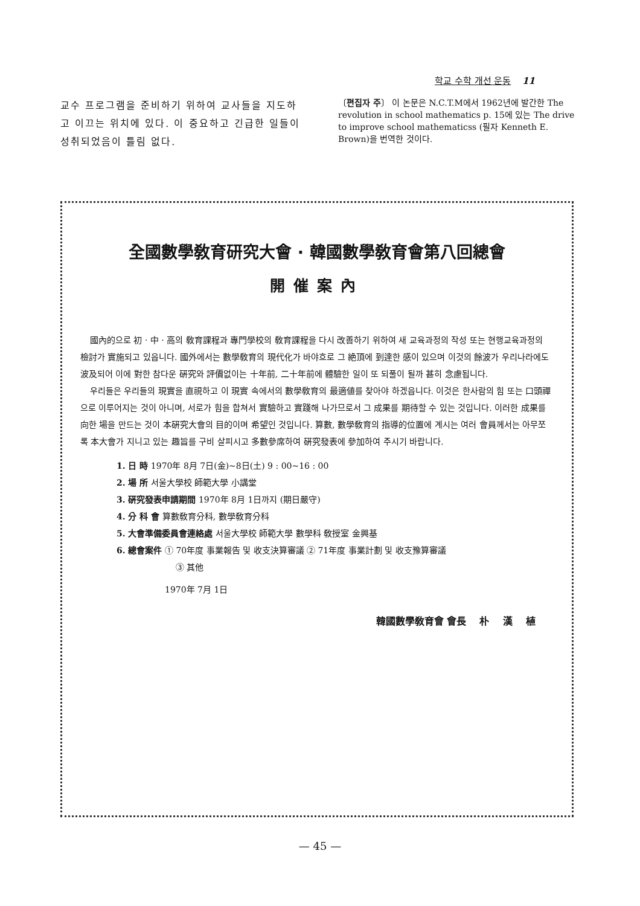학교 수학 개선 운동 11
교수 프로그램을 준비하기 위하여 교사들을 지도하고 이끄는 위치에 있다. 이 중요하고 긴급한 일들이 성취되었음이 틀림 없다.
〔편집자 주〕 이 논문은 N.C.T.M에서 1962년에 발간한 The revolution in school mathematics p. 15에 있는 The drive to improve school mathematicss (필자 Kenneth E. Brown)을 번역한 것이다.
全國數學敎育研究大會 · 韓國數學敎育會第八回總會
開催案內
國內的으로 初 · 中 · 高의 敎育課程과 專門學校의 敎育課程을 다시 改善하기 위하여 새 교육과정의 작성 또는 현행교육과정의 檢討가 實施되고 있읍니다. 國外에서는 數學敎育의 現代化가 바야흐로 그 絶頂에 到達한 感이 있으며 이것의 餘波가 우리나라에도 波及되어 이에 對한 참다운 硏究와 評價없이는 十年前, 二十年前에 體驗한 일이 또 되풀이 될까 甚히 念慮됩니다.
우리들은 우리들의 現實을 直視하고 이 現實 속에서의 數學敎育의 最適値를 찾아야 하겠읍니다. 이것은 한사람의 힘 또는 口頭禪으로 이루어지는 것이 아니며, 서로가 힘을 합쳐서 實驗하고 實踐해 나가므로서 그 成果를 期待할 수 있는 것입니다. 이러한 成果를 向한 場을 만드는 것이 本硏究大會의 目的이며 希望인 것입니다. 算數, 數學敎育의 指導的位置에 계시는 여러 會員께서는 아무쪼록 本大會가 지니고 있는 趣旨를 구비 살피시고 多數參席하여 硏究發表에 參加하여 주시기 바랍니다.
1. 日 時 1970年 8月 7日(金)~8日(土) 9 : 00~16 : 00
2. 場 所 서울大學校 師範大學 小講堂
3. 硏究發表申請期間 1970年 8月 1日까지 (期日嚴守)
4. 分 科 會 算數敎育分科, 數學敎育分科
5. 大會準備委員會連絡處 서울大學校 師範大學 數學科 敎授室 金興基
6. 總會案件 ① 70年度 事業報告 및 收支決算審議 ② 71年度 事業計劃 및 收支豫算審議
③ 其他
1970年 7月 1日
韓國數學敎育會 會長 朴 漢 植
— 45 —